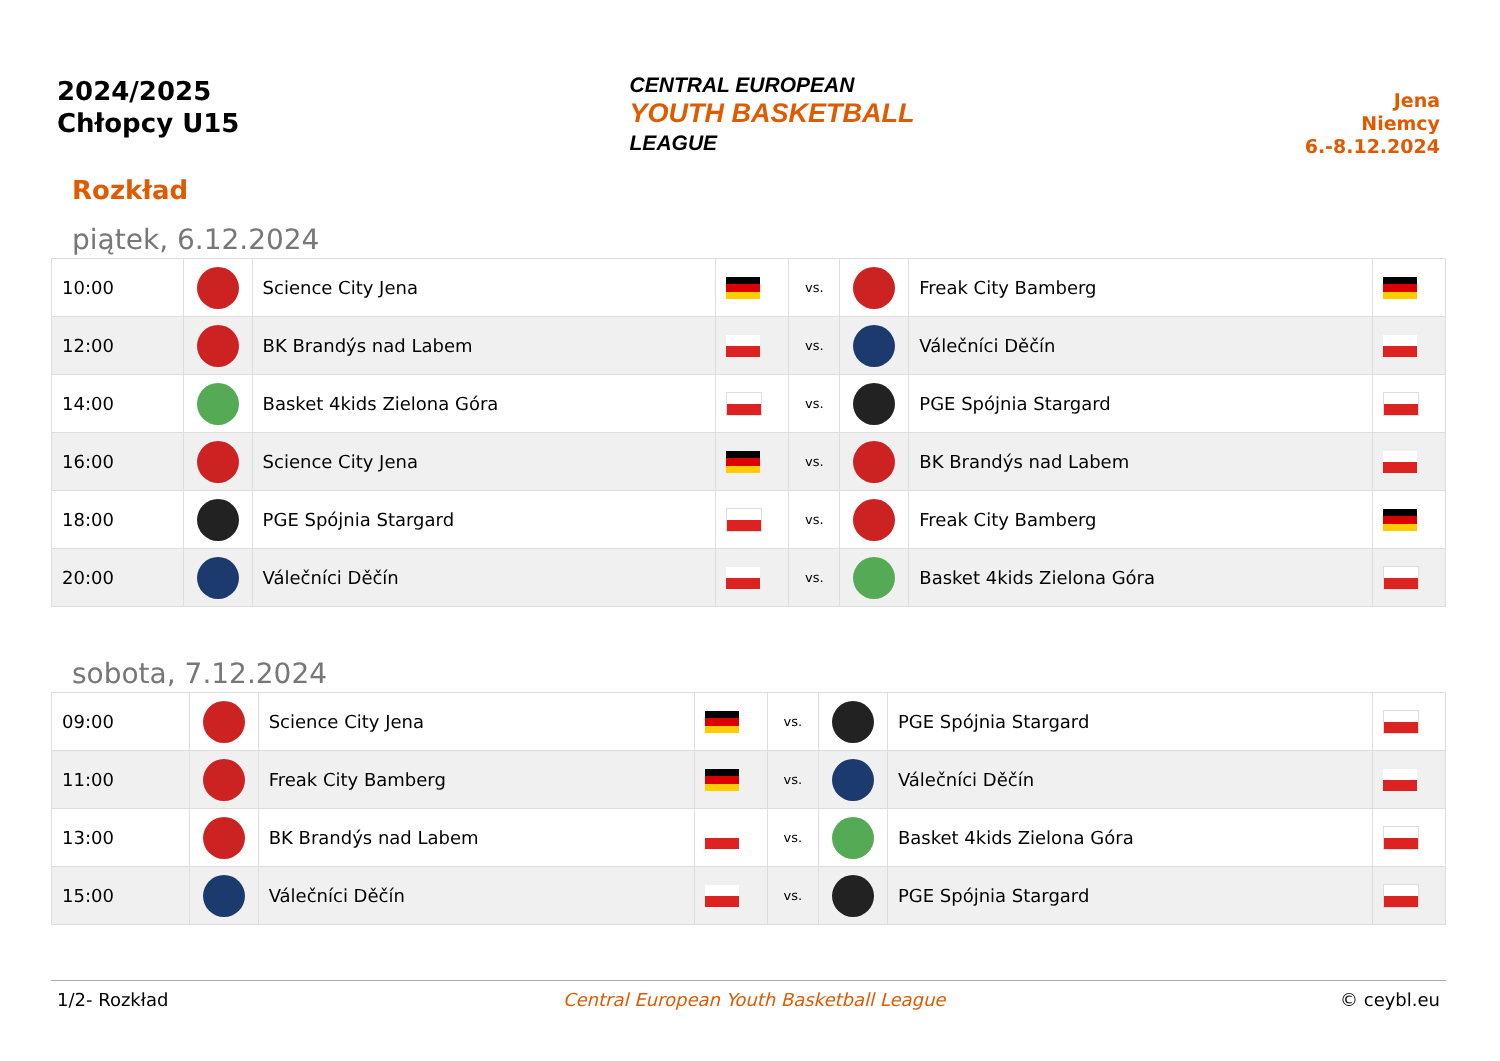2024/2025
Chłopcy U15
CENTRAL EUROPEAN
YOUTH BASKETBALL
LEAGUE
Jena
Niemcy
6.-8.12.2024
Rozkład
piątek, 6.12.2024
| 10:00 | | Science City Jena | | vs. | | Freak City Bamberg | |
| 12:00 | | BK Brandýs nad Labem | | vs. | | Válečníci Děčín | |
| 14:00 | | Basket 4kids Zielona Góra | | vs. | | PGE Spójnia Stargard | |
| 16:00 | | Science City Jena | | vs. | | BK Brandýs nad Labem | |
| 18:00 | | PGE Spójnia Stargard | | vs. | | Freak City Bamberg | |
| 20:00 | | Válečníci Děčín | | vs. | | Basket 4kids Zielona Góra | |
sobota, 7.12.2024
| 09:00 | | Science City Jena | | vs. | | PGE Spójnia Stargard | |
| 11:00 | | Freak City Bamberg | | vs. | | Válečníci Děčín | |
| 13:00 | | BK Brandýs nad Labem | | vs. | | Basket 4kids Zielona Góra | |
| 15:00 | | Válečníci Děčín | | vs. | | PGE Spójnia Stargard | |
1/2- Rozkład Central European Youth Basketball League © ceybl.eu